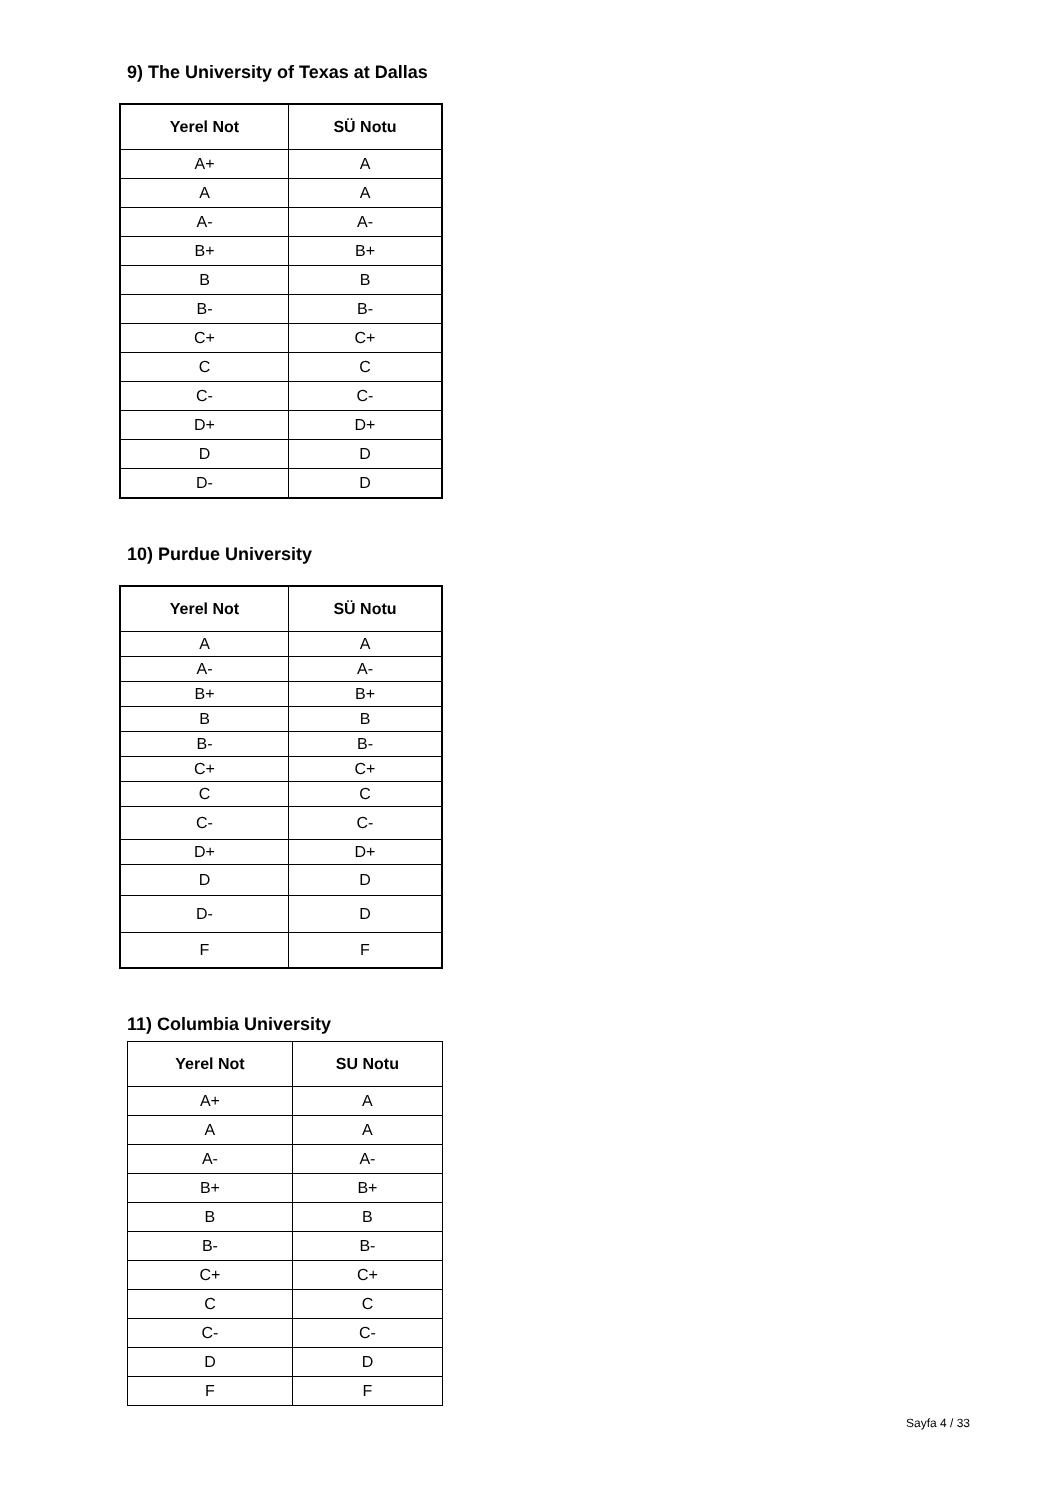9) The University of Texas at Dallas
| Yerel Not | SÜ Notu |
| --- | --- |
| A+ | A |
| A | A |
| A- | A- |
| B+ | B+ |
| B | B |
| B- | B- |
| C+ | C+ |
| C | C |
| C- | C- |
| D+ | D+ |
| D | D |
| D- | D |
10) Purdue University
| Yerel Not | SÜ Notu |
| --- | --- |
| A | A |
| A- | A- |
| B+ | B+ |
| B | B |
| B- | B- |
| C+ | C+ |
| C | C |
| C- | C- |
| D+ | D+ |
| D | D |
| D- | D |
| F | F |
11) Columbia University
| Yerel Not | SU Notu |
| --- | --- |
| A+ | A |
| A | A |
| A- | A- |
| B+ | B+ |
| B | B |
| B- | B- |
| C+ | C+ |
| C | C |
| C- | C- |
| D | D |
| F | F |
Sayfa 4 / 33